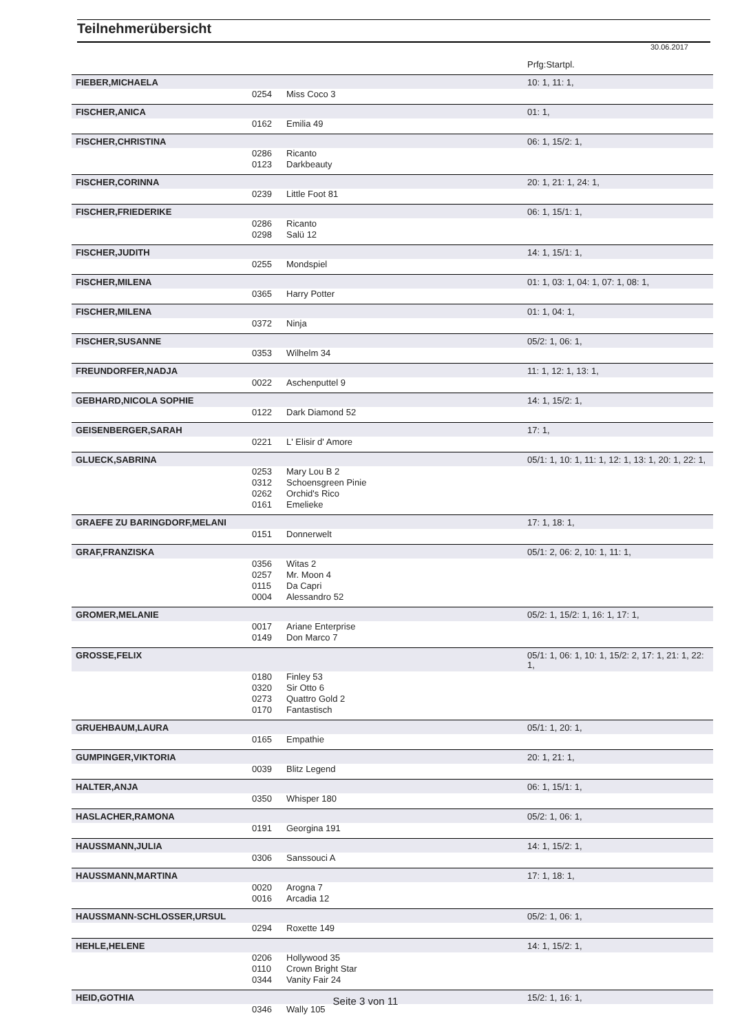Teilnehmerübersicht
30.06.2017
| | | | Prfg:Startpl. |
| FIEBER,MICHAELA | | | 10: 1, 11: 1, |
| | 0254 | Miss Coco 3 | |
| FISCHER,ANICA | | | 01: 1, |
| | 0162 | Emilia 49 | |
| FISCHER,CHRISTINA | | | 06: 1, 15/2: 1, |
| | 0286 | Ricanto | |
| | 0123 | Darkbeauty | |
| FISCHER,CORINNA | | | 20: 1, 21: 1, 24: 1, |
| | 0239 | Little Foot 81 | |
| FISCHER,FRIEDERIKE | | | 06: 1, 15/1: 1, |
| | 0286 | Ricanto | |
| | 0298 | Salü 12 | |
| FISCHER,JUDITH | | | 14: 1, 15/1: 1, |
| | 0255 | Mondspiel | |
| FISCHER,MILENA | | | 01: 1, 03: 1, 04: 1, 07: 1, 08: 1, |
| | 0365 | Harry Potter | |
| FISCHER,MILENA | | | 01: 1, 04: 1, |
| | 0372 | Ninja | |
| FISCHER,SUSANNE | | | 05/2: 1, 06: 1, |
| | 0353 | Wilhelm 34 | |
| FREUNDORFER,NADJA | | | 11: 1, 12: 1, 13: 1, |
| | 0022 | Aschenputtel 9 | |
| GEBHARD,NICOLA SOPHIE | | | 14: 1, 15/2: 1, |
| | 0122 | Dark Diamond 52 | |
| GEISENBERGER,SARAH | | | 17: 1, |
| | 0221 | L' Elisir d' Amore | |
| GLUECK,SABRINA | | | 05/1: 1, 10: 1, 11: 1, 12: 1, 13: 1, 20: 1, 22: 1, |
| | 0253 | Mary Lou B 2 | |
| | 0312 | Schoensgreen Pinie | |
| | 0262 | Orchid's Rico | |
| | 0161 | Emelieke | |
| GRAEFE ZU BARINGDORF,MELANI | | | 17: 1, 18: 1, |
| | 0151 | Donnerwelt | |
| GRAF,FRANZISKA | | | 05/1: 2, 06: 2, 10: 1, 11: 1, |
| | 0356 | Witas 2 | |
| | 0257 | Mr. Moon 4 | |
| | 0115 | Da Capri | |
| | 0004 | Alessandro 52 | |
| GROMER,MELANIE | | | 05/2: 1, 15/2: 1, 16: 1, 17: 1, |
| | 0017 | Ariane Enterprise | |
| | 0149 | Don Marco 7 | |
| GROSSE,FELIX | | | 05/1: 1, 06: 1, 10: 1, 15/2: 2, 17: 1, 21: 1, 22: 1, |
| | 0180 | Finley 53 | |
| | 0320 | Sir Otto 6 | |
| | 0273 | Quattro Gold 2 | |
| | 0170 | Fantastisch | |
| GRUEHBAUM,LAURA | | | 05/1: 1, 20: 1, |
| | 0165 | Empathie | |
| GUMPINGER,VIKTORIA | | | 20: 1, 21: 1, |
| | 0039 | Blitz Legend | |
| HALTER,ANJA | | | 06: 1, 15/1: 1, |
| | 0350 | Whisper 180 | |
| HASLACHER,RAMONA | | | 05/2: 1, 06: 1, |
| | 0191 | Georgina 191 | |
| HAUSSMANN,JULIA | | | 14: 1, 15/2: 1, |
| | 0306 | Sanssouci A | |
| HAUSSMANN,MARTINA | | | 17: 1, 18: 1, |
| | 0020 | Arogna 7 | |
| | 0016 | Arcadia 12 | |
| HAUSSMANN-SCHLOSSER,URSUL | | | 05/2: 1, 06: 1, |
| | 0294 | Roxette 149 | |
| HEHLE,HELENE | | | 14: 1, 15/2: 1, |
| | 0206 | Hollywood 35 | |
| | 0110 | Crown Bright Star | |
| | 0344 | Vanity Fair 24 | |
| HEID,GOTHIA | | | 15/2: 1, 16: 1, |
| | 0346 | Wally 105 | |
Seite 3 von 11